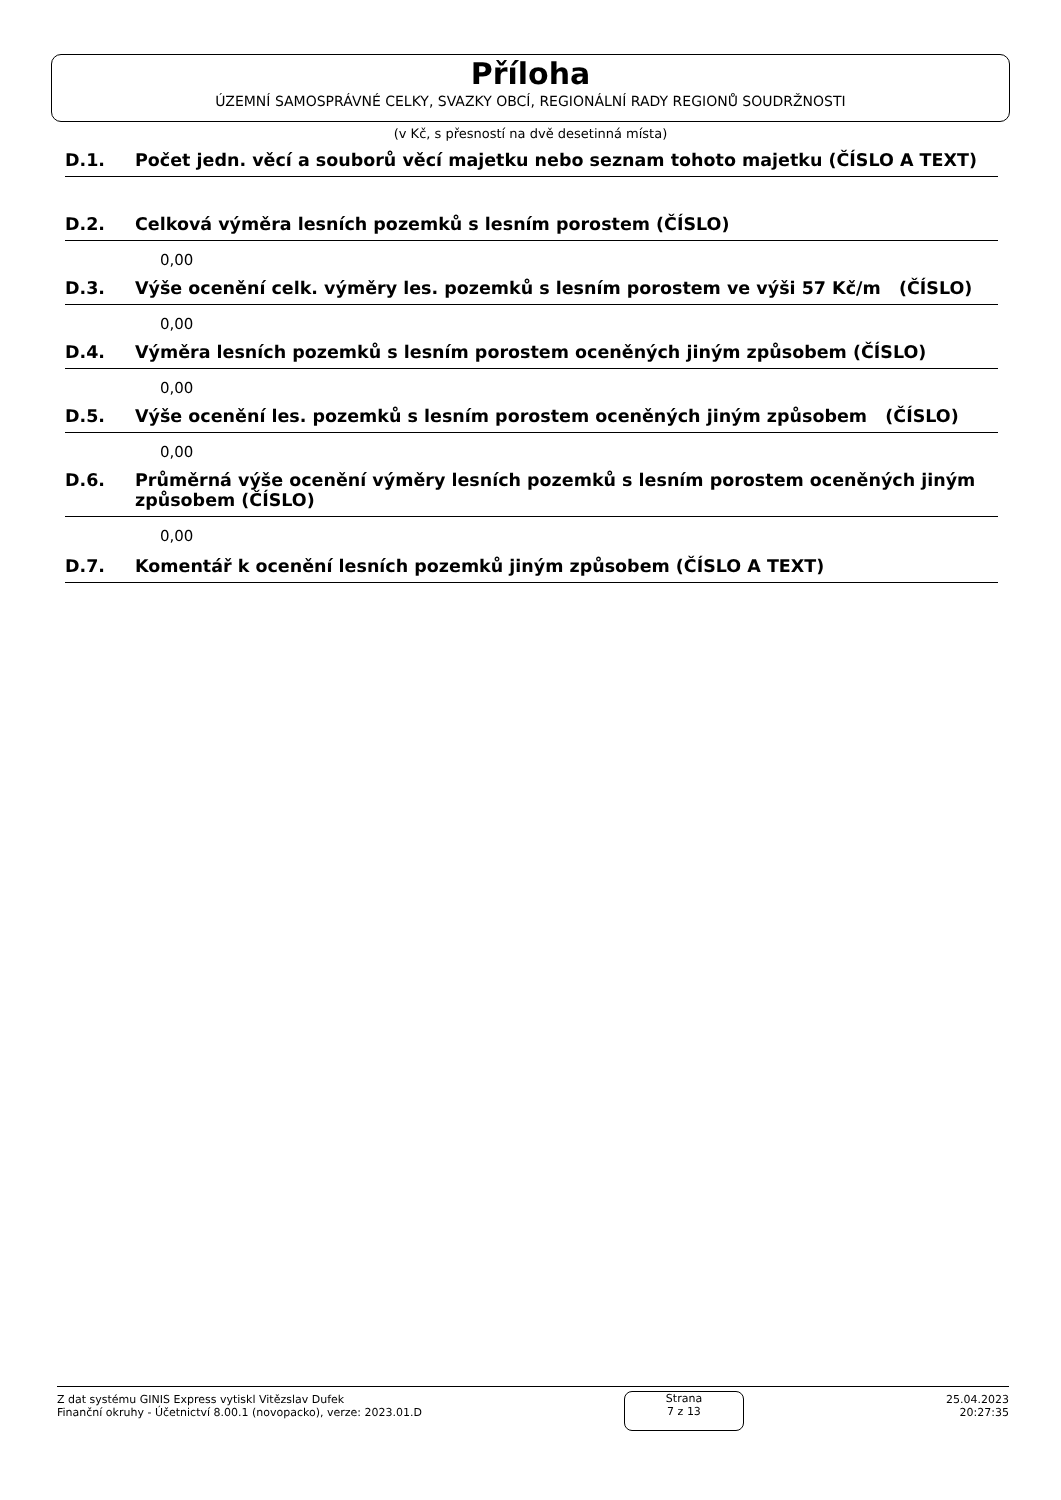Příloha
ÚZEMNÍ SAMOSPRÁVNÉ CELKY, SVAZKY OBCÍ, REGIONÁLNÍ RADY REGIONŮ SOUDRŽNOSTI
(v Kč, s přesností na dvě desetinná místa)
D.1. Počet jedn. věcí a souborů věcí majetku nebo seznam tohoto majetku (ČÍSLO A TEXT)
D.2. Celková výměra lesních pozemků s lesním porostem (ČÍSLO)
0,00
D.3. Výše ocenění celk. výměry les. pozemků s lesním porostem ve výši 57 Kč/m (ČÍSLO)
0,00
D.4. Výměra lesních pozemků s lesním porostem oceněných jiným způsobem (ČÍSLO)
0,00
D.5. Výše ocenění les. pozemků s lesním porostem oceněných jiným způsobem (ČÍSLO)
0,00
D.6. Průměrná výše ocenění výměry lesních pozemků s lesním porostem oceněných jiným způsobem (ČÍSLO)
0,00
D.7. Komentář k ocenění lesních pozemků jiným způsobem (ČÍSLO A TEXT)
Z dat systému GINIS Express vytiskl Vitězslav Dufek
Finanční okruhy - Účetnictví 8.00.1 (novopacko), verze: 2023.01.D
Strana
7 z 13
25.04.2023
20:27:35